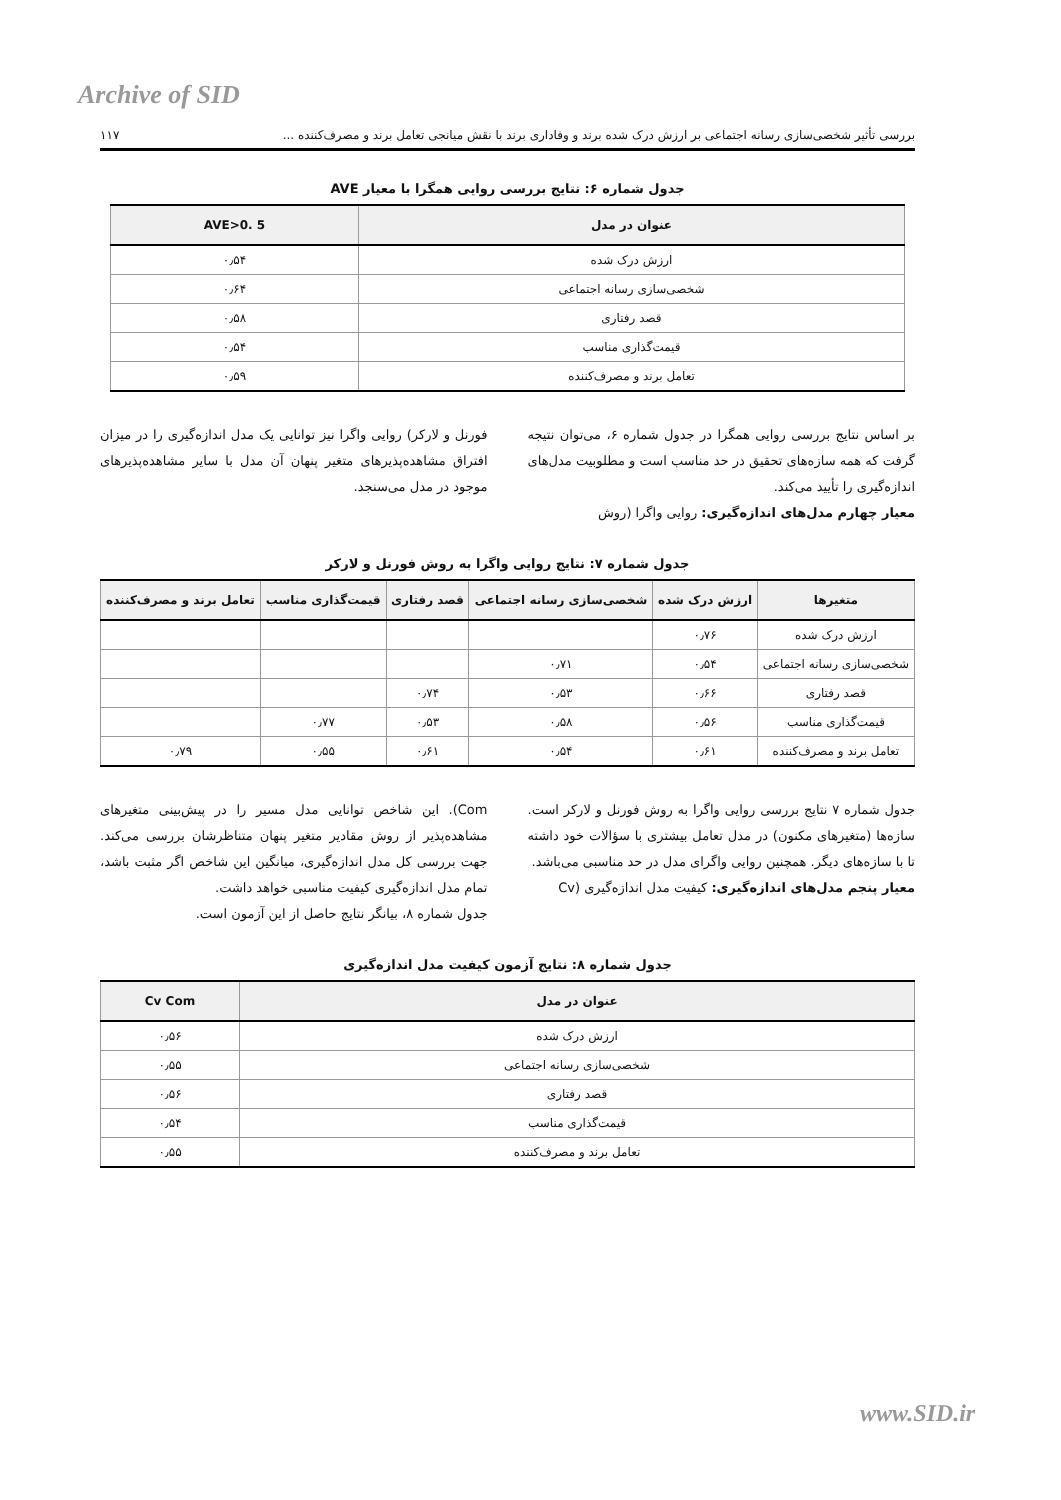Archive of SID
بررسی تأثیر شخصی‌سازی رسانه اجتماعی بر ارزش درک شده برند و وفاداری برند با نقش میانجی تعامل برند و مصرف‌کننده ... ۱۱۷
جدول شماره ۶: نتایج بررسی روایی همگرا با معیار AVE
| عنوان در مدل | AVE>0. 5 |
| --- | --- |
| ارزش درک شده | ۰٫۵۴ |
| شخصی‌سازی رسانه اجتماعی | ۰٫۶۴ |
| قصد رفتاری | ۰٫۵۸ |
| قیمت‌گذاری مناسب | ۰٫۵۴ |
| تعامل برند و مصرف‌کننده | ۰٫۵۹ |
بر اساس نتایج بررسی روایی همگرا در جدول شماره ۶، می‌توان نتیجه گرفت که همه سازه‌های تحقیق در حد مناسب است و مطلوبیت مدل‌های اندازه‌گیری را تأیید می‌کند.
معیار چهارم مدل‌های اندازه‌گیری: روایی واگرا (روش
فورنل و لارکر) روایی واگرا نیز توانایی یک مدل اندازه‌گیری را در میزان افتراق مشاهده‌پذیرهای متغیر پنهان آن مدل با سایر مشاهده‌پذیرهای موجود در مدل می‌سنجد.
جدول شماره ۷: نتایج روایی واگرا به روش فورنل و لارکر
| متغیرها | ارزش درک شده | شخصی‌سازی رسانه اجتماعی | قصد رفتاری | قیمت‌گذاری مناسب | تعامل برند و مصرف‌کننده |
| --- | --- | --- | --- | --- | --- |
| ارزش درک شده | ۰٫۷۶ | | | | |
| شخصی‌سازی رسانه اجتماعی | ۰٫۵۴ | ۰٫۷۱ | | | |
| قصد رفتاری | ۰٫۶۶ | ۰٫۵۳ | ۰٫۷۴ | | |
| قیمت‌گذاری مناسب | ۰٫۵۶ | ۰٫۵۸ | ۰٫۵۳ | ۰٫۷۷ | |
| تعامل برند و مصرف‌کننده | ۰٫۶۱ | ۰٫۵۴ | ۰٫۶۱ | ۰٫۵۵ | ۰٫۷۹ |
جدول شماره ۷ نتایج بررسی روایی واگرا به روش فورنل و لارکر است. سازه‌ها (متغیرهای مکنون) در مدل تعامل بیشتری با سؤالات خود داشته تا با سازه‌های دیگر. همچنین روایی واگرای مدل در حد مناسبی می‌باشد.
معیار پنجم مدل‌های اندازه‌گیری: کیفیت مدل اندازه‌گیری (Cv
Com). این شاخص توانایی مدل مسیر را در پیش‌بینی متغیرهای مشاهده‌پذیر از روش مقادیر متغیر پنهان متناظرشان بررسی می‌کند. جهت بررسی کل مدل اندازه‌گیری، میانگین این شاخص اگر مثبت باشد، تمام مدل اندازه‌گیری کیفیت مناسبی خواهد داشت.
جدول شماره ۸، بیانگر نتایج حاصل از این آزمون است.
جدول شماره ۸: نتایج آزمون کیفیت مدل اندازه‌گیری
| عنوان در مدل | Cv Com |
| --- | --- |
| ارزش درک شده | ۰٫۵۶ |
| شخصی‌سازی رسانه اجتماعی | ۰٫۵۵ |
| قصد رفتاری | ۰٫۵۶ |
| قیمت‌گذاری مناسب | ۰٫۵۴ |
| تعامل برند و مصرف‌کننده | ۰٫۵۵ |
www.SID.ir